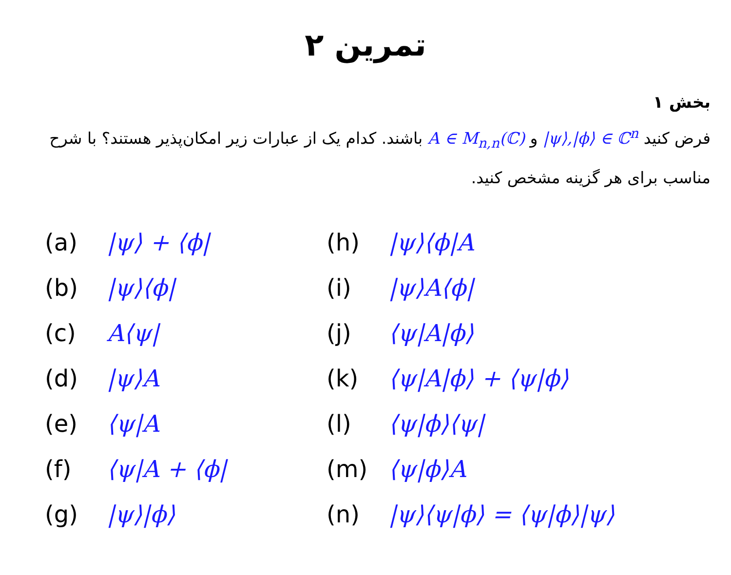تمرین ۲
بخش ۱
فرض کنید |ψ⟩,|ϕ⟩ ∈ ℂ<sup>n</sup> و A ∈ M<sub>n,n</sub>(ℂ) باشند. کدام یک از عبارات زیر امکان‌پذیر هستند؟ با شرح مناسب برای هر گزینه مشخص کنید.
(a) |ψ⟩ + ⟨ϕ|
(b) |ψ⟩⟨ϕ|
(c) A⟨ψ|
(d) |ψ⟩A
(e) ⟨ψ|A
(f) ⟨ψ|A + ⟨ϕ|
(g) |ψ⟩|ϕ⟩
(h) |ψ⟩⟨ϕ|A
(i) |ψ⟩A⟨ϕ|
(j) ⟨ψ|A|ϕ⟩
(k) ⟨ψ|A|ϕ⟩ + ⟨ψ|ϕ⟩
(l) ⟨ψ|ϕ⟩⟨ψ|
(m) ⟨ψ|ϕ⟩A
(n) |ψ⟩⟨ψ|ϕ⟩ = ⟨ψ|ϕ⟩|ψ⟩